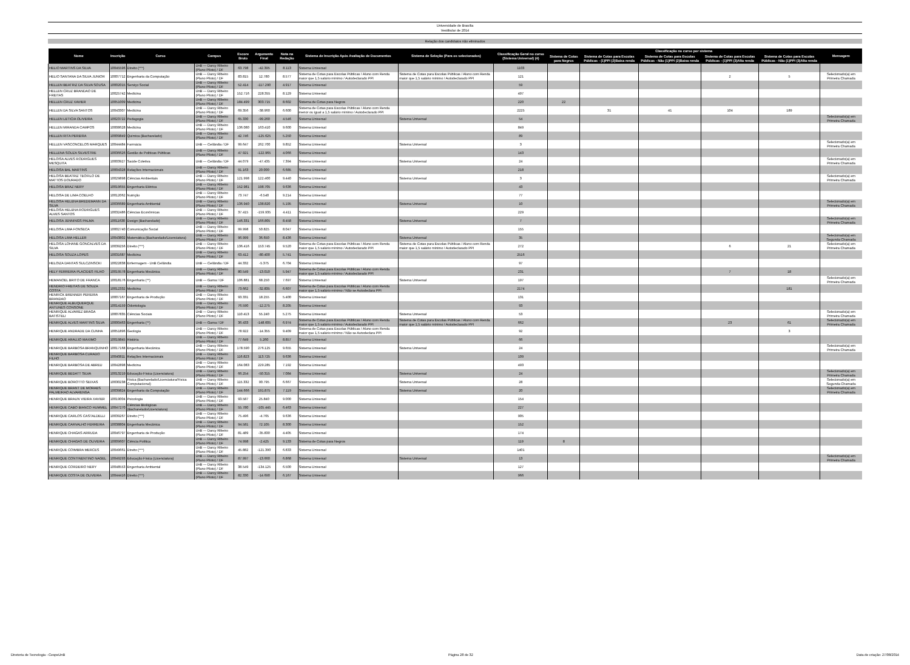Universidade de Brasília
Vestibular de 2014
Relação dos candidatos não eliminados
| Nome | Inscrição | Curso | Campus | Escore Bruto | Argumento Final | Nota na Redação | Sistema de Inscrição Após Avaliação de Documentos | Sistema de Seleção (Para os selecionados) | Classificação Geral no curso (Sistema Universal) (4) | Classificação no curso por sistema | | | | | Mensagem |
| --- | --- | --- | --- | --- | --- | --- | --- | --- | --- | --- | --- | --- | --- | --- | --- |
| | | | | | | | | | | Sistema de Cotas para Negros | Sistema de Cotas para Escolas Públicas - (1)PPI (2)Baixa renda | Sistema de Cotas para Escolas Públicas - Não (1)PPI (2)Baixa renda | Sistema de Cotas para Escolas Públicas - (1)PPI (3)Alta renda | Sistema de Cotas para Escolas Públicas - Não (1)PPI (3)Alta renda | |
| HELIO MARTINS DA SILVA | 10045596 | Direito (***) | UnB — Darcy Ribeiro (Plano Piloto) / DF | 63.798 | -42.395 | 8.113 | Sistema Universal | | 1103 | | | | | | |
| HELIO SANTANA DA SILVA JUNIOR | 10007712 | Engenharia da Computação | UnB — Darcy Ribeiro (Plano Piloto) / DF | 83.815 | 12.780 | 8.577 | Sistema de Cotas para Escolas Públicas / Aluno com Renda maior que 1,5 salário mínimo / Autodeclarado PPI | Sistema de Cotas para Escolas Públicas / Aluno com Renda maior que 1,5 salário mínimo / Autodeclarado PPI | 121 | | | | 2 | 5 | Selecionado(a) em Primeira Chamada |
| HELLEN BEATRIZ DA SILVA SOUSA | 10002015 | Serviço Social | UnB — Darcy Ribeiro (Plano Piloto) / DF | 52.414 | -117.290 | 4.917 | Sistema Universal | | 59 | | | | | | |
| HELLEN CRUZ BRANDAO DE FREITAS | 10025742 | Medicina | UnB — Darcy Ribeiro (Plano Piloto) / DF | 152.716 | 228.355 | 8.129 | Sistema Universal | | 497 | | | | | | |
| HELLEN CRUZ XAVIER | 10051009 | Medicina | UnB — Darcy Ribeiro (Plano Piloto) / DF | 184.499 | 303.715 | 8.602 | Sistema de Cotas para Negros | | 220 | 22 | | | | | |
| HELLEN DA SILVA SANTOS | 10043307 | Medicina | UnB — Darcy Ribeiro (Plano Piloto) / DF | 69.356 | -38.960 | 6.600 | Sistema de Cotas para Escolas Públicas / Aluno com Renda menor ou igual a 1,5 salário mínimo / Autodeclarado PPI | | 2225 | | 31 | 41 | 104 | 189 | |
| HELLEN LETICIA OLIVEIRA | 10023722 | Pedagogia | UnB — Darcy Ribeiro (Plano Piloto) / DF | 65.330 | -99.260 | 4.546 | Sistema Universal | Sistema Universal | 54 | | | | | | Selecionado(a) em Primeira Chamada |
| HELLEN MIRANDA CAMPOS | 10008628 | Medicina | UnB — Darcy Ribeiro (Plano Piloto) / DF | 136.080 | 163.410 | 9.600 | Sistema Universal | | 849 | | | | | | |
| HELLEN RITA PEREIRA | 10009849 | Química (Bacharelado) | UnB — Darcy Ribeiro (Plano Piloto) / DF | 42.746 | -125.625 | 5.250 | Sistema Universal | | 89 | | | | | | |
| HELLEN VASCONCELOS MARQUES | 10044484 | Farmácia | UnB — Ceilândia / DF | 99.647 | 262.700 | 9.852 | Sistema Universal | Sistema Universal | 3 | | | | | | Selecionado(a) em Primeira Chamada |
| HELLENA SOUZA SILVESTRE | 10036626 | Gestão de Políticas Públicas | UnB — Darcy Ribeiro (Plano Piloto) / DF | 47.921 | -122.965 | 4.066 | Sistema Universal | | 143 | | | | | | |
| HELOISA ALVES RODRIGUES MESQUITA | 10003927 | Saúde Coletiva | UnB — Ceilândia / DF | 44.079 | -47.435 | 7.394 | Sistema Universal | Sistema Universal | 24 | | | | | | Selecionado(a) em Primeira Chamada |
| HELOISA BAL MARTINS | 10004328 | Relações Internacionais | UnB — Darcy Ribeiro (Plano Piloto) / DF | 91.163 | 20.000 | 6.685 | Sistema Universal | | 218 | | | | | | |
| HELOISA BEATRIZ TEOFILO DE MATTOS DOURADO | 10029898 | Ciências Ambientais | UnB — Darcy Ribeiro (Plano Piloto) / DF | 121.998 | 122.400 | 9.440 | Sistema Universal | Sistema Universal | 3 | | | | | | Selecionado(a) em Primeira Chamada |
| HELOISA BRAZ NERY | 10019655 | Engenharia Elétrica | UnB — Darcy Ribeiro (Plano Piloto) / DF | 152.981 | 198.705 | 9.636 | Sistema Universal | | 43 | | | | | | |
| HELOISA DE LIMA COELHO | 10012062 | Nutrição | UnB — Darcy Ribeiro (Plano Piloto) / DF | 73.747 | -6.540 | 9.214 | Sistema Universal | | 77 | | | | | | |
| HELOISA HELENA BREDEMANN DA SILVA | 10036689 | Engenharia Ambiental | UnB — Darcy Ribeiro (Plano Piloto) / DF | 136.940 | 138.820 | 5.195 | Sistema Universal | Sistema Universal | 10 | | | | | | Selecionado(a) em Primeira Chamada |
| HELOISA HELENA RODRIGUES ALVES SANTOS | 10032486 | Ciências Econômicas | UnB — Darcy Ribeiro (Plano Piloto) / DF | 37.415 | -159.935 | 4.411 | Sistema Universal | | 229 | | | | | | |
| HELOISA JENNINGS PALMA | 10011630 | Design (Bacharelado) | UnB — Darcy Ribeiro (Plano Piloto) / DF | 146.331 | 166.805 | 8.458 | Sistema Universal | Sistema Universal | 7 | | | | | | Selecionado(a) em Primeira Chamada |
| HELOISA LIMA FONSECA | 10002740 | Comunicação Social | UnB — Darcy Ribeiro (Plano Piloto) / DF | 99.998 | 50.825 | 8.047 | Sistema Universal | | 155 | | | | | | |
| HELOISA LIMA HELLER | 10043802 | Matemática (Bacharelado/Licenciatura) | UnB — Darcy Ribeiro (Plano Piloto) / DF | 96.999 | 36.650 | 8.436 | Sistema Universal | Sistema Universal | 35 | | | | | | Selecionado(a) em Segunda Chamada |
| HELOISA LOHANE GONCALVES DA SILVA | 10039256 | Direito (***) | UnB — Darcy Ribeiro (Plano Piloto) / DF | 136.416 | 153.745 | 9.520 | Sistema de Cotas para Escolas Públicas / Aluno com Renda maior que 1,5 salário mínimo / Autodeclarado PPI | Sistema de Cotas para Escolas Públicas / Aluno com Renda maior que 1,5 salário mínimo / Autodeclarado PPI | 272 | | | | 6 | 21 | Selecionado(a) em Primeira Chamada |
| HELOISA SOUZA LOPES | 10031687 | Medicina | UnB — Darcy Ribeiro (Plano Piloto) / DF | 63.412 | -80.400 | 5.741 | Sistema Universal | | 2516 | | | | | | |
| HELOIZA DANTAS SULCZINSCKI | 10022838 | Enfermagem - UnB Ceilândia | UnB — Ceilândia / DF | 44.332 | -5.375 | 6.704 | Sistema Universal | | 97 | | | | | | |
| HELY FERREIRA PLACIDES FILHO | 10019578 | Engenharia Mecânica | UnB — Darcy Ribeiro (Plano Piloto) / DF | 80.549 | -13.010 | 5.947 | Sistema de Cotas para Escolas Públicas / Aluno com Renda maior que 1,5 salário mínimo / Autodeclarado PPI | | 231 | | | | 7 | 18 | |
| HEMANOEL BRITO DE FRANCA | 10018176 | Engenharia (**) | UnB — Gama / DF | 106.881 | 68.250 | 7.697 | Sistema Universal | Sistema Universal | 197 | | | | | | Selecionado(a) em Primeira Chamada |
| HENDRIO FREITAS DE SOUZA COSTA | 10012332 | Medicina | UnB — Darcy Ribeiro (Plano Piloto) / DF | 73.662 | -32.835 | 6.607 | Sistema de Cotas para Escolas Públicas / Aluno com Renda maior que 1,5 salário mínimo / Não se Autodeclara PPI | | 2174 | | | | | 181 | |
| HENRICK BRENNER PEREIRA BRANDAO | 10007167 | Engenharia de Produção | UnB — Darcy Ribeiro (Plano Piloto) / DF | 93.331 | 18.255 | 5.400 | Sistema Universal | | 131 | | | | | | |
| HENRIQUE ALBUQUERQUE ANTUNES CONSONE | 10014159 | Odontologia | UnB — Darcy Ribeiro (Plano Piloto) / DF | 76.590 | -12.275 | 8.205 | Sistema Universal | | 93 | | | | | | |
| HENRIQUE ALVAREZ BRAGA BATISTELI | 10007835 | Ciências Sociais | UnB — Darcy Ribeiro (Plano Piloto) / DF | 110.413 | 55.240 | 5.275 | Sistema Universal | Sistema Universal | 53 | | | | | | Selecionado(a) em Primeira Chamada |
| HENRIQUE ALVES MARTINS SILVA | 10000463 | Engenharia (**) | UnB — Gama / DF | 36.433 | -148.605 | 6.974 | Sistema de Cotas para Escolas Públicas / Aluno com Renda maior que 1,5 salário mínimo / Autodeclarado PPI | Sistema de Cotas para Escolas Públicas / Aluno com Renda maior que 1,5 salário mínimo / Autodeclarado PPI | 662 | | | | 23 | 61 | Selecionado(a) em Primeira Chamada |
| HENRIQUE ANDRADE DA CUNHA | 10051896 | Geologia | UnB — Darcy Ribeiro (Plano Piloto) / DF | 78.922 | -14.355 | 9.409 | Sistema de Cotas para Escolas Públicas / Aluno com Renda maior que 1,5 salário mínimo / Não se Autodeclara PPI | | 92 | | | | | 3 | |
| HENRIQUE ARAUJO MAXIMO | 10019845 | História | UnB — Darcy Ribeiro (Plano Piloto) / DF | 77.649 | 5.260 | 8.857 | Sistema Universal | | 66 | | | | | | |
| HENRIQUE BARBOSA BRANQUINHO | 10017168 | Engenharia Mecânica | UnB — Darcy Ribeiro (Plano Piloto) / DF | 178.590 | 276.125 | 9.655 | Sistema Universal | Sistema Universal | 24 | | | | | | Selecionado(a) em Primeira Chamada |
| HENRIQUE BARBOSA CURADO FILHO | 10040811 | Relações Internacionais | UnB — Darcy Ribeiro (Plano Piloto) / DF | 116.823 | 113.725 | 9.636 | Sistema Universal | | 109 | | | | | | |
| HENRIQUE BARBOSA DE ABREU | 10042898 | Medicina | UnB — Darcy Ribeiro (Plano Piloto) / DF | 164.083 | 229.285 | 7.192 | Sistema Universal | | 493 | | | | | | |
| HENRIQUE BEDATT SILVA | 10013219 | Educação Física (Licenciatura) | UnB — Darcy Ribeiro (Plano Piloto) / DF | 66.254 | -50.315 | 7.084 | Sistema Universal | Sistema Universal | 24 | | | | | | Selecionado(a) em Primeira Chamada |
| HENRIQUE BOROTTO SEIXAS | 10030238 | Física (Bacharelado/Licenciatura/Física Computacional) | UnB — Darcy Ribeiro (Plano Piloto) / DF | 115.332 | 90.795 | 6.667 | Sistema Universal | Sistema Universal | 28 | | | | | | Selecionado(a) em Segunda Chamada |
| HENRIQUE BRANT DE MORAES PALMEIRAO ALVARENGA | 10039824 | Engenharia da Computação | UnB — Darcy Ribeiro (Plano Piloto) / DF | 144.666 | 191.875 | 7.119 | Sistema Universal | Sistema Universal | 20 | | | | | | Selecionado(a) em Primeira Chamada |
| HENRIQUE BRAUN VIEIRA XAVIER | 10019004 | Psicologia | UnB — Darcy Ribeiro (Plano Piloto) / DF | 93.587 | 25.840 | 9.000 | Sistema Universal | | 154 | | | | | | |
| HENRIQUE CABO BIANCO HUMMEL | 10047270 | Ciências Biológicas (Bacharelado/Licenciatura) | UnB — Darcy Ribeiro (Plano Piloto) / DF | 55.780 | -105.445 | 6.463 | Sistema Universal | | 227 | | | | | | |
| HENRIQUE CARLOS CASTALDELLI | 10039267 | Direito (***) | UnB — Darcy Ribeiro (Plano Piloto) / DF | 75.496 | -4.765 | 9.636 | Sistema Universal | | 905 | | | | | | |
| HENRIQUE CARVALHO FERREIRA | 10038804 | Engenharia Mecânica | UnB — Darcy Ribeiro (Plano Piloto) / DF | 94.581 | 72.105 | 8.300 | Sistema Universal | | 152 | | | | | | |
| HENRIQUE CHAGAS ARRUDA | 10046797 | Engenharia de Produção | UnB — Darcy Ribeiro (Plano Piloto) / DF | 81.489 | -35.830 | 4.405 | Sistema Universal | | 174 | | | | | | |
| HENRIQUE CHAGAS DE OLIVEIRA | 10009607 | Ciência Política | UnB — Darcy Ribeiro (Plano Piloto) / DF | 74.998 | -2.425 | 9.133 | Sistema de Cotas para Negros | | 119 | 8 | | | | | |
| HENRIQUE COIMBRA MERCES | 10049661 | Direito (***) | UnB — Darcy Ribeiro (Plano Piloto) / DF | 45.882 | -121.390 | 6.833 | Sistema Universal | | 1401 | | | | | | |
| HENRIQUE CONTINENTINO NAGEL | 10049293 | Educação Física (Licenciatura) | UnB — Darcy Ribeiro (Plano Piloto) / DF | 87.997 | -13.660 | 6.868 | Sistema Universal | Sistema Universal | 13 | | | | | | Selecionado(a) em Primeira Chamada |
| HENRIQUE CORDEIRO NERY | 10048553 | Engenharia Ambiental | UnB — Darcy Ribeiro (Plano Piloto) / DF | 38.549 | -134.125 | 6.500 | Sistema Universal | | 127 | | | | | | |
| HENRIQUE COSTA DE OLIVEIRA | 10044416 | Direito (***) | UnB — Darcy Ribeiro (Plano Piloto) / DF | 82.330 | -14.690 | 6.167 | Sistema Universal | | 966 | | | | | | |
Diretoria de Tecnologia - CespeUnB Página 28 de 32 Data de criação: 27/08/2014